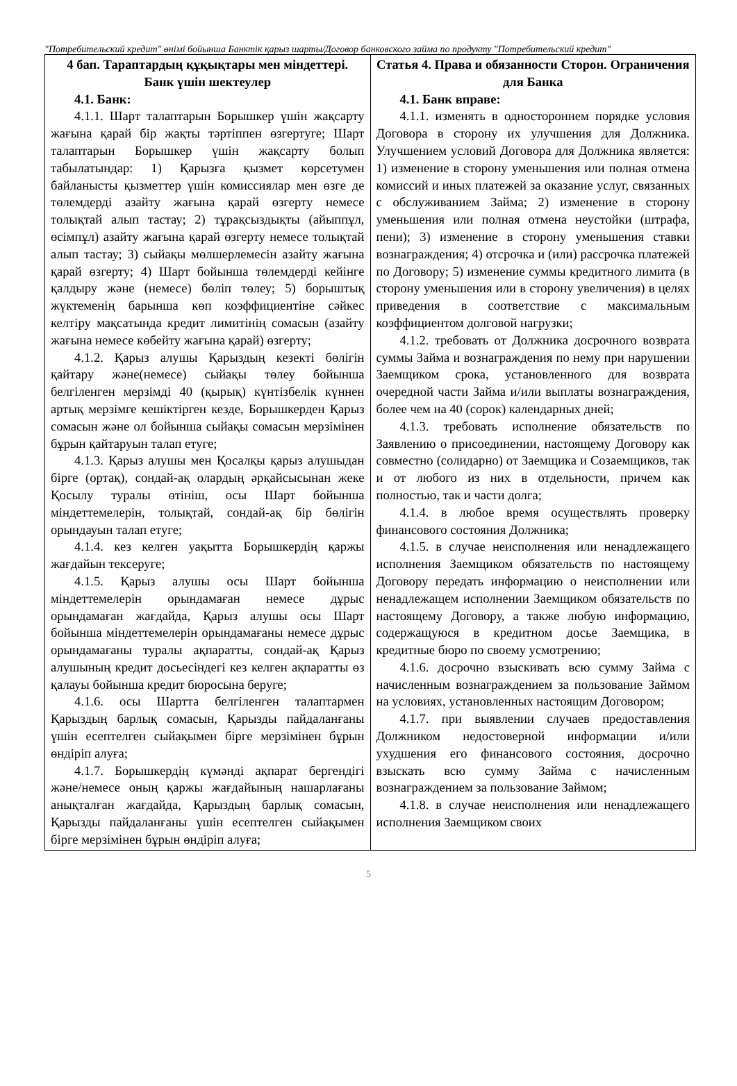"Потребительский кредит" өнімі бойынша Банктік қарыз шарты/Договор банковского займа по продукту "Потребительский кредит"
| 4 бап. Тараптардың құқықтары мен міндеттері. Банк үшін шектеулер 4.1. Банк: 4.1.1. Шарт талаптарын Борышкер үшін жақсарту жағына қарай бір жақты тәртіппен өзгертуге; Шарт талаптарын Борышкер үшін жақсарту болып табылатындар: 1) Қарызға қызмет көрсетумен байланысты қызметтер үшін комиссиялар мен өзге де төлемдерді азайту жағына қарай өзгерту немесе толықтай алып тастау; 2) тұрақсыздықты (айыппұл, өсімпұл) азайту жағына қарай өзгерту немесе толықтай алып тастау; 3) сыйақы мөлшерлемесін азайту жағына қарай өзгерту; 4) Шарт бойынша төлемдерді кейінге қалдыру және (немесе) бөліп төлеу; 5) борыштық жүктеменің барынша көп коэффициентіне сәйкес келтіру мақсатында кредит лимитінің сомасын (азайту жағына немесе көбейту жағына қарай) өзгерту; 4.1.2. Қарыз алушы Қарыздың кезекті бөлігін қайтару және(немесе) сыйақы төлеу бойынша белгіленген мерзімді 40 (қырық) күнтізбелік күннен артық мерзімге кешіктірген кезде, Борышкерден Қарыз сомасын және ол бойынша сыйақы сомасын мерзімінен бұрын қайтаруын талап етуге; 4.1.3. Қарыз алушы мен Қосалқы қарыз алушыдан бірге (ортақ), сондай-ақ олардың әрқайсысынан жеке Қосылу туралы өтініш, осы Шарт бойынша міндеттемелерін, толықтай, сондай-ақ бір бөлігін орындауын талап етуге; 4.1.4. кез келген уақытта Борышкердің қаржы жағдайын тексеруге; 4.1.5. Қарыз алушы осы Шарт бойынша міндеттемелерін орындамаған немесе дұрыс орындамаған жағдайда, Қарыз алушы осы Шарт бойынша міндеттемелерін орындамағаны немесе дұрыс орындамағаны туралы ақпаратты, сондай-ақ Қарыз алушының кредит досьесіндегі кез келген ақпаратты өз қалауы бойынша кредит бюросына беруге; 4.1.6. осы Шартта белгіленген талаптармен Қарыздың барлық сомасын, Қарызды пайдаланғаны үшін есептелген сыйақымен бірге мерзімінен бұрын өндіріп алуға; 4.1.7. Борышкердің күмәнді ақпарат бергендігі және/немесе оның қаржы жағдайының нашарлағаны анықталған жағдайда, Қарыздың барлық сомасын, Қарызды пайдаланғаны үшін есептелген сыйақымен бірге мерзімінен бұрын өндіріп алуға; | Статья 4. Права и обязанности Сторон. Ограничения для Банка 4.1. Банк вправе: 4.1.1. изменять в одностороннем порядке условия Договора в сторону их улучшения для Должника. Улучшением условий Договора для Должника является: 1) изменение в сторону уменьшения или полная отмена комиссий и иных платежей за оказание услуг, связанных с обслуживанием Займа; 2) изменение в сторону уменьшения или полная отмена неустойки (штрафа, пени); 3) изменение в сторону уменьшения ставки вознаграждения; 4) отсрочка и (или) рассрочка платежей по Договору; 5) изменение суммы кредитного лимита (в сторону уменьшения или в сторону увеличения) в целях приведения в соответствие с максимальным коэффициентом долговой нагрузки; 4.1.2. требовать от Должника досрочного возврата суммы Займа и вознаграждения по нему при нарушении Заемщиком срока, установленного для возврата очередной части Займа и/или выплаты вознаграждения, более чем на 40 (сорок) календарных дней; 4.1.3. требовать исполнение обязательств по Заявлению о присоединении, настоящему Договору как совместно (солидарно) от Заемщика и Созаемщиков, так и от любого из них в отдельности, причем как полностью, так и части долга; 4.1.4. в любое время осуществлять проверку финансового состояния Должника; 4.1.5. в случае неисполнения или ненадлежащего исполнения Заемщиком обязательств по настоящему Договору передать информацию о неисполнении или ненадлежащем исполнении Заемщиком обязательств по настоящему Договору, а также любую информацию, содержащуюся в кредитном досье Заемщика, в кредитные бюро по своему усмотрению; 4.1.6. досрочно взыскивать всю сумму Займа с начисленным вознаграждением за пользование Займом на условиях, установленных настоящим Договором; 4.1.7. при выявлении случаев предоставления Должником недостоверной информации и/или ухудшения его финансового состояния, досрочно взыскать всю сумму Займа с начисленным вознаграждением за пользование Займом; 4.1.8. в случае неисполнения или ненадлежащего исполнения Заемщиком своих |
5